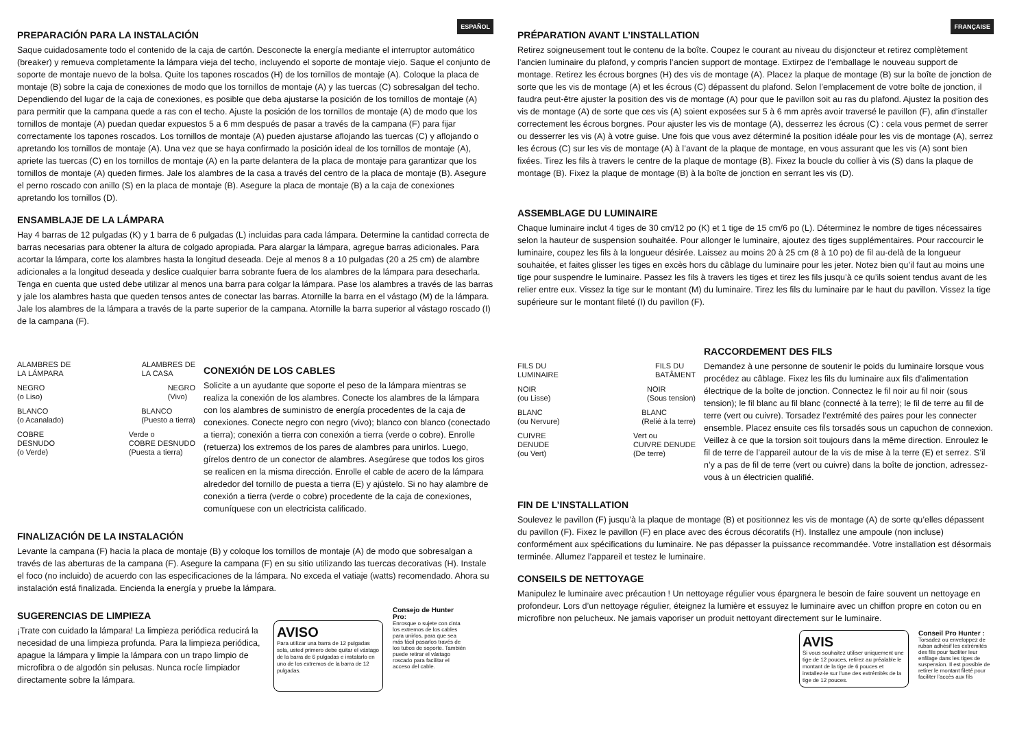ESPAÑOL
PREPARACIÓN PARA LA INSTALACIÓN
Saque cuidadosamente todo el contenido de la caja de cartón. Desconecte la energía mediante el interruptor automático (breaker) y remueva completamente la lámpara vieja del techo, incluyendo el soporte de montaje viejo. Saque el conjunto de soporte de montaje nuevo de la bolsa. Quite los tapones roscados (H) de los tornillos de montaje (A). Coloque la placa de montaje (B) sobre la caja de conexiones de modo que los tornillos de montaje (A) y las tuercas (C) sobresalgan del techo. Dependiendo del lugar de la caja de conexiones, es posible que deba ajustarse la posición de los tornillos de montaje (A) para permitir que la campana quede a ras con el techo. Ajuste la posición de los tornillos de montaje (A) de modo que los tornillos de montaje (A) puedan quedar expuestos 5 a 6 mm después de pasar a través de la campana (F) para fijar correctamente los tapones roscados. Los tornillos de montaje (A) pueden ajustarse aflojando las tuercas (C) y aflojando o apretando los tornillos de montaje (A). Una vez que se haya confirmado la posición ideal de los tornillos de montaje (A), apriete las tuercas (C) en los tornillos de montaje (A) en la parte delantera de la placa de montaje para garantizar que los tornillos de montaje (A) queden firmes. Jale los alambres de la casa a través del centro de la placa de montaje (B). Asegure el perno roscado con anillo (S) en la placa de montaje (B). Asegure la placa de montaje (B) a la caja de conexiones apretando los tornillos (D).
ENSAMBLAJE DE LA LÁMPARA
Hay 4 barras de 12 pulgadas (K) y 1 barra de 6 pulgadas (L) incluidas para cada lámpara. Determine la cantidad correcta de barras necesarias para obtener la altura de colgado apropiada. Para alargar la lámpara, agregue barras adicionales. Para acortar la lámpara, corte los alambres hasta la longitud deseada. Deje al menos 8 a 10 pulgadas (20 a 25 cm) de alambre adicionales a la longitud deseada y deslice cualquier barra sobrante fuera de los alambres de la lámpara para desecharla. Tenga en cuenta que usted debe utilizar al menos una barra para colgar la lámpara. Pase los alambres a través de las barras y jale los alambres hasta que queden tensos antes de conectar las barras. Atornille la barra en el vástago (M) de la lámpara. Jale los alambres de la lámpara a través de la parte superior de la campana. Atornille la barra superior al vástago roscado (I) de la campana (F).
ALAMBRES DE
LA LÁMPARA ALAMBRES DE
LA CASA
NEGRO
(o Liso) NEGRO
(Vivo)
BLANCO
(o Acanalado) BLANCO
(Puesto a tierra)
COBRE
DESNUDO
(o Verde) Verde o
COBRE DESNUDO
(Puesta a tierra)
CONEXIÓN DE LOS CABLES
Solicite a un ayudante que soporte el peso de la lámpara mientras se realiza la conexión de los alambres. Conecte los alambres de la lámpara con los alambres de suministro de energía procedentes de la caja de conexiones. Conecte negro con negro (vivo); blanco con blanco (conectado a tierra); conexión a tierra con conexión a tierra (verde o cobre). Enrolle (retuerza) los extremos de los pares de alambres para unirlos. Luego, gírelos dentro de un conector de alambres. Asegúrese que todos los giros se realicen en la misma dirección. Enrolle el cable de acero de la lámpara alrededor del tornillo de puesta a tierra (E) y ajústelo. Si no hay alambre de conexión a tierra (verde o cobre) procedente de la caja de conexiones, comuníquese con un electricista calificado.
FINALIZACIÓN DE LA INSTALACIÓN
Levante la campana (F) hacia la placa de montaje (B) y coloque los tornillos de montaje (A) de modo que sobresalgan a través de las aberturas de la campana (F). Asegure la campana (F) en su sitio utilizando las tuercas decorativas (H). Instale el foco (no incluido) de acuerdo con las especificaciones de la lámpara. No exceda el vatiaje (watts) recomendado. Ahora su instalación está finalizada. Encienda la energía y pruebe la lámpara.
SUGERENCIAS DE LIMPIEZA
¡Trate con cuidado la lámpara! La limpieza periódica reducirá la necesidad de una limpieza profunda. Para la limpieza periódica, apague la lámpara y limpie la lámpara con un trapo limpio de microfibra o de algodón sin pelusas. Nunca rocíe limpiador directamente sobre la lámpara.
AVISO
Para utilizar una barra de 12 pulgadas sola, usted primero debe quitar el vástago de la barra de 6 pulgadas e instalarlo en uno de los extremos de la barra de 12 pulgadas.
Consejo de Hunter Pro:
Enrosque o sujete con cinta los extremos de los cables para unirlos, para que sea más fácil pasarlos través de los tubos de soporte. También puede retirar el vástago roscado para facilitar el acceso del cable.
FRANÇAISE
PRÉPARATION AVANT L’INSTALLATION
Retirez soigneusement tout le contenu de la boîte. Coupez le courant au niveau du disjoncteur et retirez complètement l’ancien luminaire du plafond, y compris l’ancien support de montage. Extirpez de l’emballage le nouveau support de montage. Retirez les écrous borgnes (H) des vis de montage (A). Placez la plaque de montage (B) sur la boîte de jonction de sorte que les vis de montage (A) et les écrous (C) dépassent du plafond. Selon l’emplacement de votre boîte de jonction, il faudra peut-être ajuster la position des vis de montage (A) pour que le pavillon soit au ras du plafond. Ajustez la position des vis de montage (A) de sorte que ces vis (A) soient exposées sur 5 à 6 mm après avoir traversé le pavillon (F), afin d’installer correctement les écrous borgnes. Pour ajuster les vis de montage (A), desserrez les écrous (C) : cela vous permet de serrer ou desserrer les vis (A) à votre guise. Une fois que vous avez déterminé la position idéale pour les vis de montage (A), serrez les écrous (C) sur les vis de montage (A) à l’avant de la plaque de montage, en vous assurant que les vis (A) sont bien fixées. Tirez les fils à travers le centre de la plaque de montage (B). Fixez la boucle du collier à vis (S) dans la plaque de montage (B). Fixez la plaque de montage (B) à la boîte de jonction en serrant les vis (D).
ASSEMBLAGE DU LUMINAIRE
Chaque luminaire inclut 4 tiges de 30 cm/12 po (K) et 1 tige de 15 cm/6 po (L). Déterminez le nombre de tiges nécessaires selon la hauteur de suspension souhaitée. Pour allonger le luminaire, ajoutez des tiges supplémentaires. Pour raccourcir le luminaire, coupez les fils à la longueur désirée. Laissez au moins 20 à 25 cm (8 à 10 po) de fil au-delà de la longueur souhaitée, et faites glisser les tiges en excès hors du câblage du luminaire pour les jeter. Notez bien qu’il faut au moins une tige pour suspendre le luminaire. Passez les fils à travers les tiges et tirez les fils jusqu’à ce qu’ils soient tendus avant de les relier entre eux. Vissez la tige sur le montant (M) du luminaire. Tirez les fils du luminaire par le haut du pavillon. Vissez la tige supérieure sur le montant fileté (I) du pavillon (F).
FILS DU
LUMINAIRE FILS DU
BATÂMENT
NOIR
(ou Lisse) NOIR
(Sous tension)
BLANC
(ou Nervure) BLANC
(Relié à la terre)
CUIVRE
DENUDE
(ou Vert) Vert ou
CUIVRE DENUDE
(De terre)
RACCORDEMENT DES FILS
Demandez à une personne de soutenir le poids du luminaire lorsque vous procédez au câblage. Fixez les fils du luminaire aux fils d’alimentation électrique de la boîte de jonction. Connectez le fil noir au fil noir (sous tension); le fil blanc au fil blanc (connecté à la terre); le fil de terre au fil de terre (vert ou cuivre). Torsadez l’extrémité des paires pour les connecter ensemble. Placez ensuite ces fils torsadés sous un capuchon de connexion. Veillez à ce que la torsion soit toujours dans la même direction. Enroulez le fil de terre de l’appareil autour de la vis de mise à la terre (E) et serrez. S’il n’y a pas de fil de terre (vert ou cuivre) dans la boîte de jonction, adressez-vous à un électricien qualifié.
FIN DE L’INSTALLATION
Soulevez le pavillon (F) jusqu’à la plaque de montage (B) et positionnez les vis de montage (A) de sorte qu’elles dépassent du pavillon (F). Fixez le pavillon (F) en place avec des écrous décoratifs (H). Installez une ampoule (non incluse) conformément aux spécifications du luminaire. Ne pas dépasser la puissance recommandée. Votre installation est désormais terminée. Allumez l’appareil et testez le luminaire.
CONSEILS DE NETTOYAGE
Manipulez le luminaire avec précaution ! Un nettoyage régulier vous épargnera le besoin de faire souvent un nettoyage en profondeur. Lors d’un nettoyage régulier, éteignez la lumière et essuyez le luminaire avec un chiffon propre en coton ou en microfibre non pelucheux. Ne jamais vaporiser un produit nettoyant directement sur le luminaire.
AVIS
Si vous souhaitez utiliser uniquement une tige de 12 pouces, retirez au préalable le montant de la tige de 6 pouces et installez-le sur l’une des extrémités de la tige de 12 pouces.
Conseil Pro Hunter :
Torsadez ou enveloppez de ruban adhésif les extrémités des fils pour faciliter leur enfilage dans les tiges de suspension. Il est possible de retirer le montant fileté pour faciliter l’accès aux fils